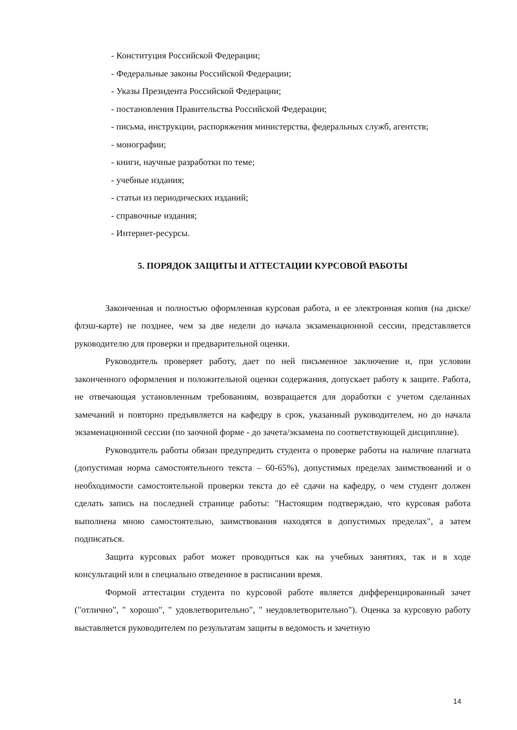- Конституция Российской Федерации;
- Федеральные законы Российской Федерации;
- Указы Президента Российской Федерации;
- постановления Правительства Российской Федерации;
- письма, инструкции, распоряжения министерства, федеральных служб, агентств;
- монографии;
- книги, научные разработки по теме;
- учебные издания;
- статьи из периодических изданий;
- справочные издания;
- Интернет-ресурсы.
5. ПОРЯДОК ЗАЩИТЫ И АТТЕСТАЦИИ КУРСОВОЙ РАБОТЫ
Законченная и полностью оформленная курсовая работа, и ее электронная копия (на диске/флэш-карте) не позднее, чем за две недели до начала экзаменационной сессии, представляется руководителю для проверки и предварительной оценки.
Руководитель проверяет работу, дает по ней письменное заключение и, при условии законченного оформления и положительной оценки содержания, допускает работу к защите. Работа, не отвечающая установленным требованиям, возвращается для доработки с учетом сделанных замечаний и повторно предъявляется на кафедру в срок, указанный руководителем, но до начала экзаменационной сессии (по заочной форме - до зачета/экзамена по соответствующей дисциплине).
Руководитель работы обязан предупредить студента о проверке работы на наличие плагиата (допустимая норма самостоятельного текста – 60-65%), допустимых пределах заимствований и о необходимости самостоятельной проверки текста до её сдачи на кафедру, о чем студент должен сделать запись на последней странице работы: "Настоящим подтверждаю, что курсовая работа выполнена мною самостоятельно, заимствования находятся в допустимых пределах", а затем подписаться.
Защита курсовых работ может проводиться как на учебных занятиях, так и в ходе консультаций или в специально отведенное в расписании время.
Формой аттестации студента по курсовой работе является дифференцированный зачет ("отлично", " хорошо", " удовлетворительно", " неудовлетворительно"). Оценка за курсовую работу выставляется руководителем по результатам защиты в ведомость и зачетную
14